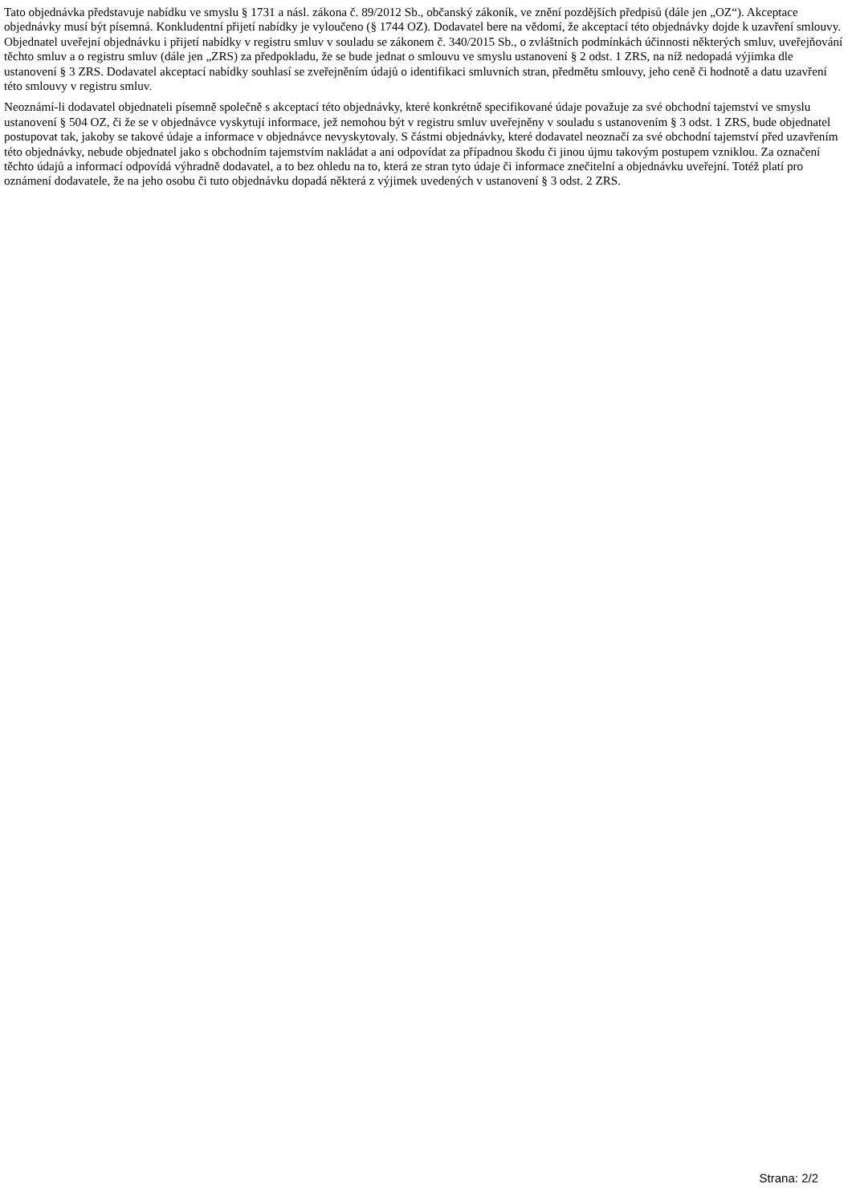Tato objednávka představuje nabídku ve smyslu § 1731 a násl. zákona č. 89/2012 Sb., občanský zákoník, ve znění pozdějších předpisů (dále jen „OZ“). Akceptace objednávky musí být písemná. Konkludentní přijetí nabídky je vyloučeno (§ 1744 OZ). Dodavatel bere na vědomí, že akceptací této objednávky dojde k uzavření smlouvy. Objednatel uveřejní objednávku i přijetí nabídky v registru smluv v souladu se zákonem č. 340/2015 Sb., o zvláštních podmínkách účinnosti některých smluv, uveřejňování těchto smluv a o registru smluv (dále jen „ZRS) za předpokladu, že se bude jednat o smlouvu ve smyslu ustanovení § 2 odst. 1 ZRS, na níž nedopadá výjimka dle ustanovení § 3 ZRS. Dodavatel akceptací nabídky souhlasí se zveřejněním údajů o identifikaci smluvních stran, předmětu smlouvy, jeho ceně či hodnotě a datu uzavření této smlouvy v registru smluv.
Neoznámí-li dodavatel objednateli písemně společně s akceptací této objednávky, které konkrétně specifikované údaje považuje za své obchodní tajemství ve smyslu ustanovení § 504 OZ, či že se v objednávce vyskytují informace, jež nemohou být v registru smluv uveřejněny v souladu s ustanovením § 3 odst. 1 ZRS, bude objednatel postupovat tak, jakoby se takové údaje a informace v objednávce nevyskytovaly. S částmi objednávky, které dodavatel neoznačí za své obchodní tajemství před uzavřením této objednávky, nebude objednatel jako s obchodním tajemstvím nakládat a ani odpovídat za případnou škodu či jinou újmu takovým postupem vzniklou. Za označení těchto údajů a informací odpovídá výhradně dodavatel, a to bez ohledu na to, která ze stran tyto údaje či informace znečitelní a objednávku uveřejní. Totéž platí pro oznámení dodavatele, že na jeho osobu či tuto objednávku dopadá některá z výjimek uvedených v ustanovení § 3 odst. 2 ZRS.
Strana: 2/2